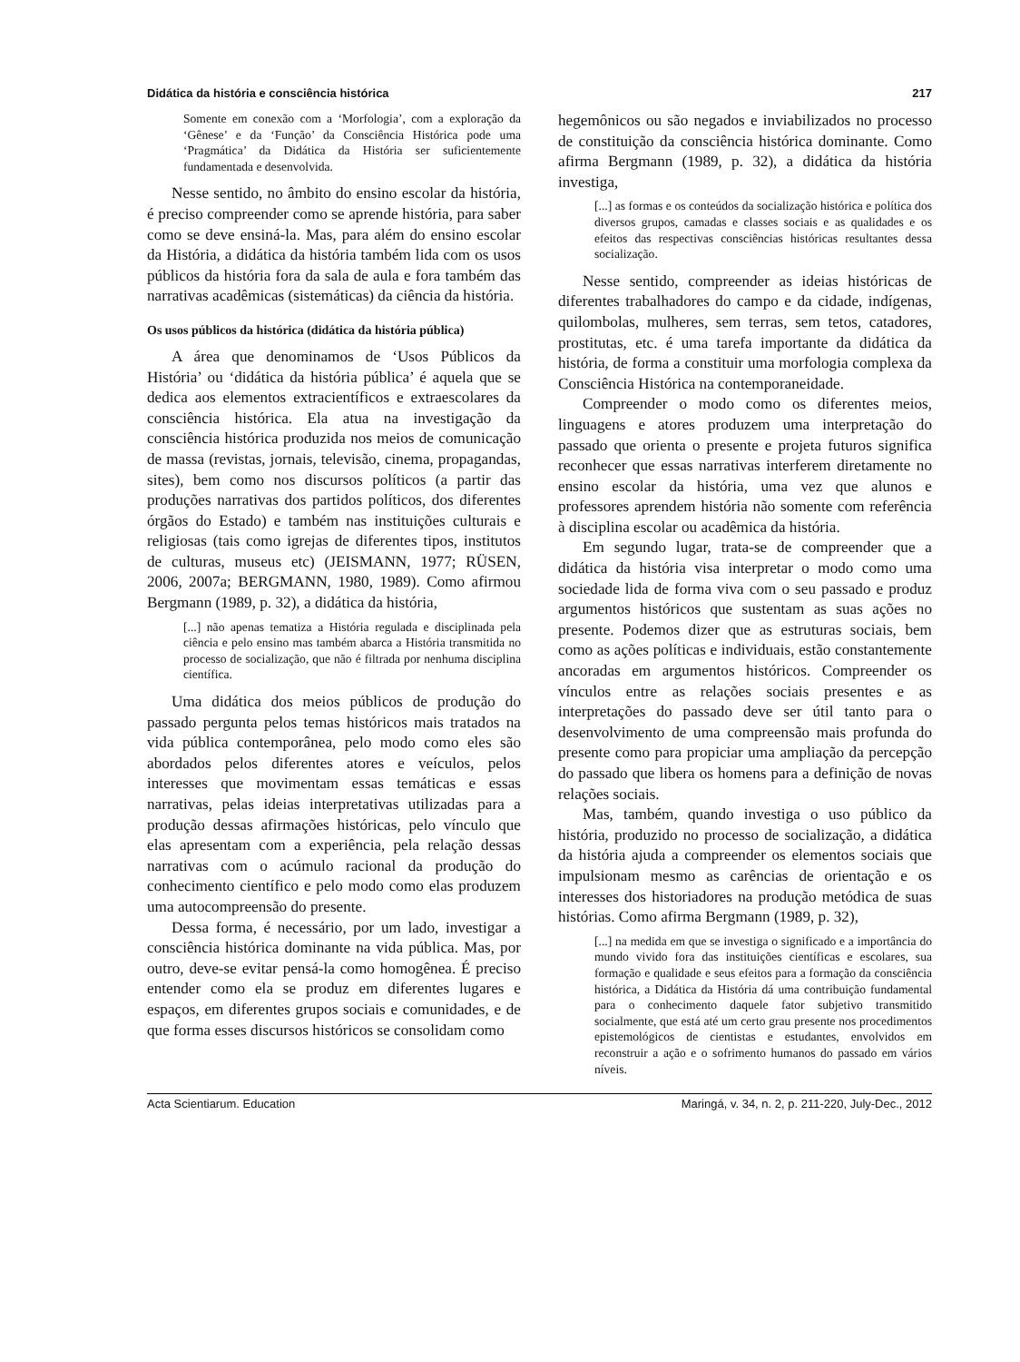Didática da história e consciência histórica 217
Somente em conexão com a ‘Morfologia’, com a exploração da ‘Gênese’ e da ‘Função’ da Consciência Histórica pode uma ‘Pragmática’ da Didática da História ser suficientemente fundamentada e desenvolvida.
Nesse sentido, no âmbito do ensino escolar da história, é preciso compreender como se aprende história, para saber como se deve ensiná-la. Mas, para além do ensino escolar da História, a didática da história também lida com os usos públicos da história fora da sala de aula e fora também das narrativas acadêmicas (sistemáticas) da ciência da história.
Os usos públicos da histórica (didática da história pública)
A área que denominamos de ‘Usos Públicos da História’ ou ‘didática da história pública’ é aquela que se dedica aos elementos extracientíficos e extraescolares da consciência histórica. Ela atua na investigação da consciência histórica produzida nos meios de comunicação de massa (revistas, jornais, televisão, cinema, propagandas, sites), bem como nos discursos políticos (a partir das produções narrativas dos partidos políticos, dos diferentes órgãos do Estado) e também nas instituições culturais e religiosas (tais como igrejas de diferentes tipos, institutos de culturas, museus etc) (JEISMANN, 1977; RÜSEN, 2006, 2007a; BERGMANN, 1980, 1989). Como afirmou Bergmann (1989, p. 32), a didática da história,
[...] não apenas tematiza a História regulada e disciplinada pela ciência e pelo ensino mas também abarca a História transmitida no processo de socialização, que não é filtrada por nenhuma disciplina científica.
Uma didática dos meios públicos de produção do passado pergunta pelos temas históricos mais tratados na vida pública contemporânea, pelo modo como eles são abordados pelos diferentes atores e veículos, pelos interesses que movimentam essas temáticas e essas narrativas, pelas ideias interpretativas utilizadas para a produção dessas afirmações históricas, pelo vínculo que elas apresentam com a experiência, pela relação dessas narrativas com o acúmulo racional da produção do conhecimento científico e pelo modo como elas produzem uma autocompreensão do presente.
Dessa forma, é necessário, por um lado, investigar a consciência histórica dominante na vida pública. Mas, por outro, deve-se evitar pensá-la como homogênea. É preciso entender como ela se produz em diferentes lugares e espaços, em diferentes grupos sociais e comunidades, e de que forma esses discursos históricos se consolidam como
hegemônicos ou são negados e inviabilizados no processo de constituição da consciência histórica dominante. Como afirma Bergmann (1989, p. 32), a didática da história investiga,
[...] as formas e os conteúdos da socialização histórica e política dos diversos grupos, camadas e classes sociais e as qualidades e os efeitos das respectivas consciências históricas resultantes dessa socialização.
Nesse sentido, compreender as ideias históricas de diferentes trabalhadores do campo e da cidade, indígenas, quilombolas, mulheres, sem terras, sem tetos, catadores, prostitutas, etc. é uma tarefa importante da didática da história, de forma a constituir uma morfologia complexa da Consciência Histórica na contemporaneidade.
Compreender o modo como os diferentes meios, linguagens e atores produzem uma interpretação do passado que orienta o presente e projeta futuros significa reconhecer que essas narrativas interferem diretamente no ensino escolar da história, uma vez que alunos e professores aprendem história não somente com referência à disciplina escolar ou acadêmica da história.
Em segundo lugar, trata-se de compreender que a didática da história visa interpretar o modo como uma sociedade lida de forma viva com o seu passado e produz argumentos históricos que sustentam as suas ações no presente. Podemos dizer que as estruturas sociais, bem como as ações políticas e individuais, estão constantemente ancoradas em argumentos históricos. Compreender os vínculos entre as relações sociais presentes e as interpretações do passado deve ser útil tanto para o desenvolvimento de uma compreensão mais profunda do presente como para propiciar uma ampliação da percepção do passado que libera os homens para a definição de novas relações sociais.
Mas, também, quando investiga o uso público da história, produzido no processo de socialização, a didática da história ajuda a compreender os elementos sociais que impulsionam mesmo as carências de orientação e os interesses dos historiadores na produção metódica de suas histórias. Como afirma Bergmann (1989, p. 32),
[...] na medida em que se investiga o significado e a importância do mundo vivido fora das instituições científicas e escolares, sua formação e qualidade e seus efeitos para a formação da consciência histórica, a Didática da História dá uma contribuição fundamental para o conhecimento daquele fator subjetivo transmitido socialmente, que está até um certo grau presente nos procedimentos epistemológicos de cientistas e estudantes, envolvidos em reconstruir a ação e o sofrimento humanos do passado em vários níveis.
Acta Scientiarum. Education Maringá, v. 34, n. 2, p. 211-220, July-Dec., 2012